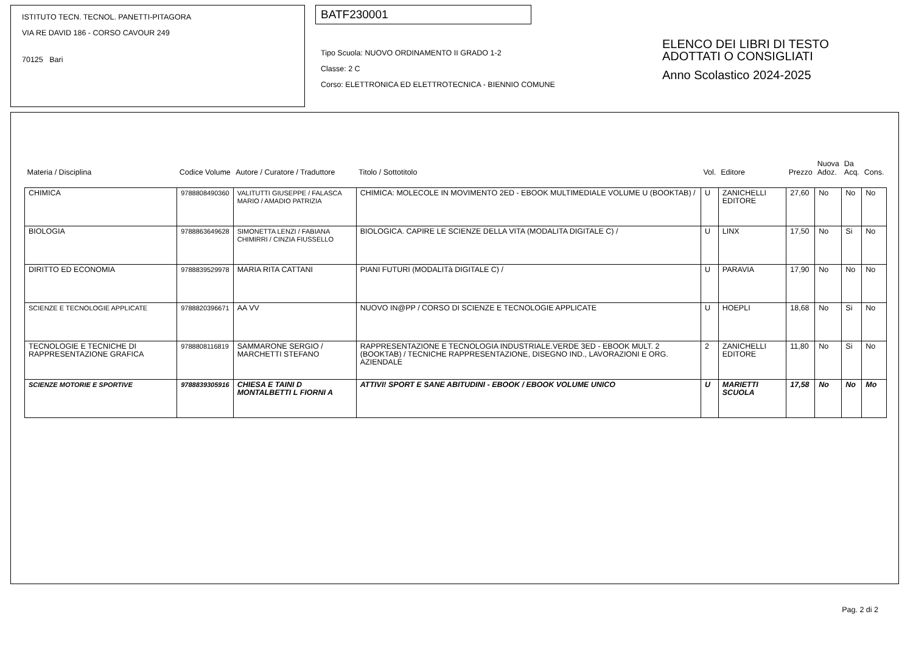ISTITUTO TECN. TECNOL. PANETTI-PITAGORA
VIA RE DAVID 186 - CORSO CAVOUR 249
70125 Bari
BATF230001
Tipo Scuola: NUOVO ORDINAMENTO II GRADO 1-2
Classe: 2 C
Corso: ELETTRONICA ED ELETTROTECNICA - BIENNIO COMUNE
ELENCO DEI LIBRI DI TESTO
ADOTTATI O CONSIGLIATI
Anno Scolastico 2024-2025
| Materia / Disciplina | Codice Volume | Autore / Curatore / Traduttore | Titolo / Sottotitolo | Vol. | Editore | Prezzo | Nuova Adoz. | Da Acq. | Cons. |
| --- | --- | --- | --- | --- | --- | --- | --- | --- | --- |
| CHIMICA | 9788808490360 | VALITUTTI GIUSEPPE / FALASCA MARIO / AMADIO PATRIZIA | CHIMICA: MOLECOLE IN MOVIMENTO 2ED - EBOOK MULTIMEDIALE VOLUME U (BOOKTAB) / | U | ZANICHELLI EDITORE | 27,60 | No | No | No |
| BIOLOGIA | 9788863649628 | SIMONETTA LENZI / FABIANA CHIMIRRI / CINZIA FIUSSELLO | BIOLOGICA. CAPIRE LE SCIENZE DELLA VITA (MODALITA DIGITALE C) / | U | LINX | 17,50 | No | Si | No |
| DIRITTO ED ECONOMIA | 9788839529978 | MARIA RITA CATTANI | PIANI FUTURI (MODALITà DIGITALE C) / | U | PARAVIA | 17,90 | No | No | No |
| SCIENZE E TECNOLOGIE APPLICATE | 9788820396671 | AA VV | NUOVO IN@PP / CORSO DI SCIENZE E TECNOLOGIE APPLICATE | U | HOEPLI | 18,68 | No | Si | No |
| TECNOLOGIE E TECNICHE DI RAPPRESENTAZIONE GRAFICA | 9788808116819 | SAMMARONE SERGIO / MARCHETTI STEFANO | RAPPRESENTAZIONE E TECNOLOGIA INDUSTRIALE.VERDE 3ED - EBOOK MULT. 2 (BOOKTAB) / TECNICHE RAPPRESENTAZIONE, DISEGNO IND., LAVORAZIONI E ORG. AZIENDALE | 2 | ZANICHELLI EDITORE | 11,80 | No | Si | No |
| SCIENZE MOTORIE E SPORTIVE | 9788839305916 | CHIESA E TAINI D MONTALBETTI L FIORNI A | ATTIVI! SPORT E SANE ABITUDINI - EBOOK / EBOOK VOLUME UNICO | U | MARIETTI SCUOLA | 17,58 | No | No | Mo |
Pag. 2 di 2